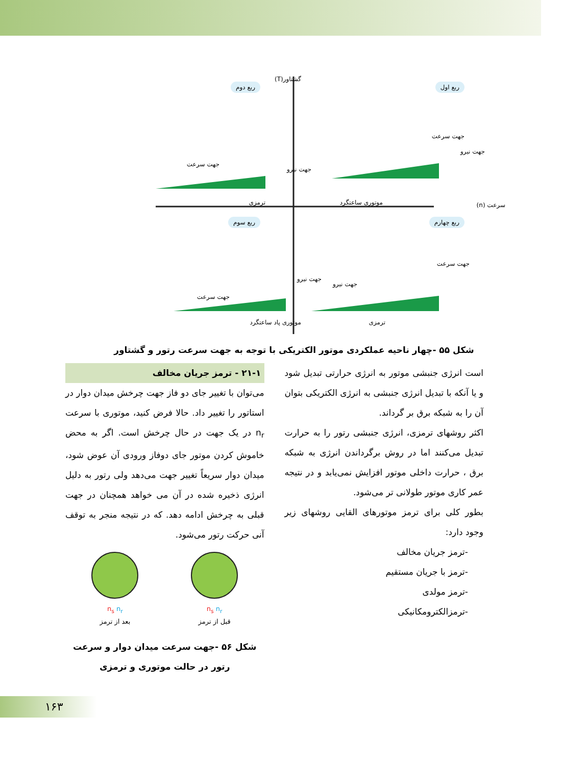گشتاور(T)
ربع اول ربع دوم
جهت سرعت
جهت نیرو
جهت سرعت
جهت نیرو
ترمزی موتوری ساعتگرد سرعت (n)
ربع سوم ربع چهارم
جهت نیرو
جهت سرعت
جهت سرعت
جهت نیرو
موتوری پاد ساعتگرد ترمزی
شکل ۵۵ -چهار ناحیه عملکردی موتور الکتریکی با توجه به جهت سرعت رتور و گشتاور
است انرژی جنبشی موتور به انرژی حرارتی تبدیل شود و یا آنکه با تبدیل انرژی جنبشی به انرژی الکتریکی بتوان آن را به شبکه برق بر گرداند.
اکثر روشهای ترمزی، انرژی جنبشی رتور را به حرارت تبدیل می‌کنند اما در روش برگرداندن انرژی به شبکه برق ، حرارت داخلی موتور افزایش نمی‌یابد و در نتیجه عمر کاری موتور طولانی تر می‌شود.
بطور کلی برای ترمز موتورهای القایی روشهای زیر وجود دارد:
-ترمز جریان مخالف
-ترمز با جریان مستقیم
-ترمز مولدی
-ترمزالکترومکانیکی
۲۱-۱ - ترمز جریان مخالف
می‌توان با تغییر جای دو فاز جهت چرخش میدان دوار در استاتور را تغییر داد. حالا فرض کنید، موتوری با سرعت n<sub>r</sub> در یک جهت در حال چرخش است. اگر به محض خاموش کردن موتور جای دوفاز ورودی آن عوض شود، میدان دوار سریعاً تغییر جهت می‌دهد ولی رتور به دلیل انرژی ذخیره شده در آن می خواهد همچنان در جهت قبلی به چرخش ادامه دهد. که در نتیجه منجر به توقف آنی حرکت رتور می‌شود.
n<sub>s</sub> n<sub>r</sub>
قبل از ترمز
n<sub>s</sub> n<sub>r</sub>
بعد از ترمز
شکل ۵۶ -جهت سرعت میدان دوار و سرعت رتور در حالت موتوری و ترمزی
۱۶۳